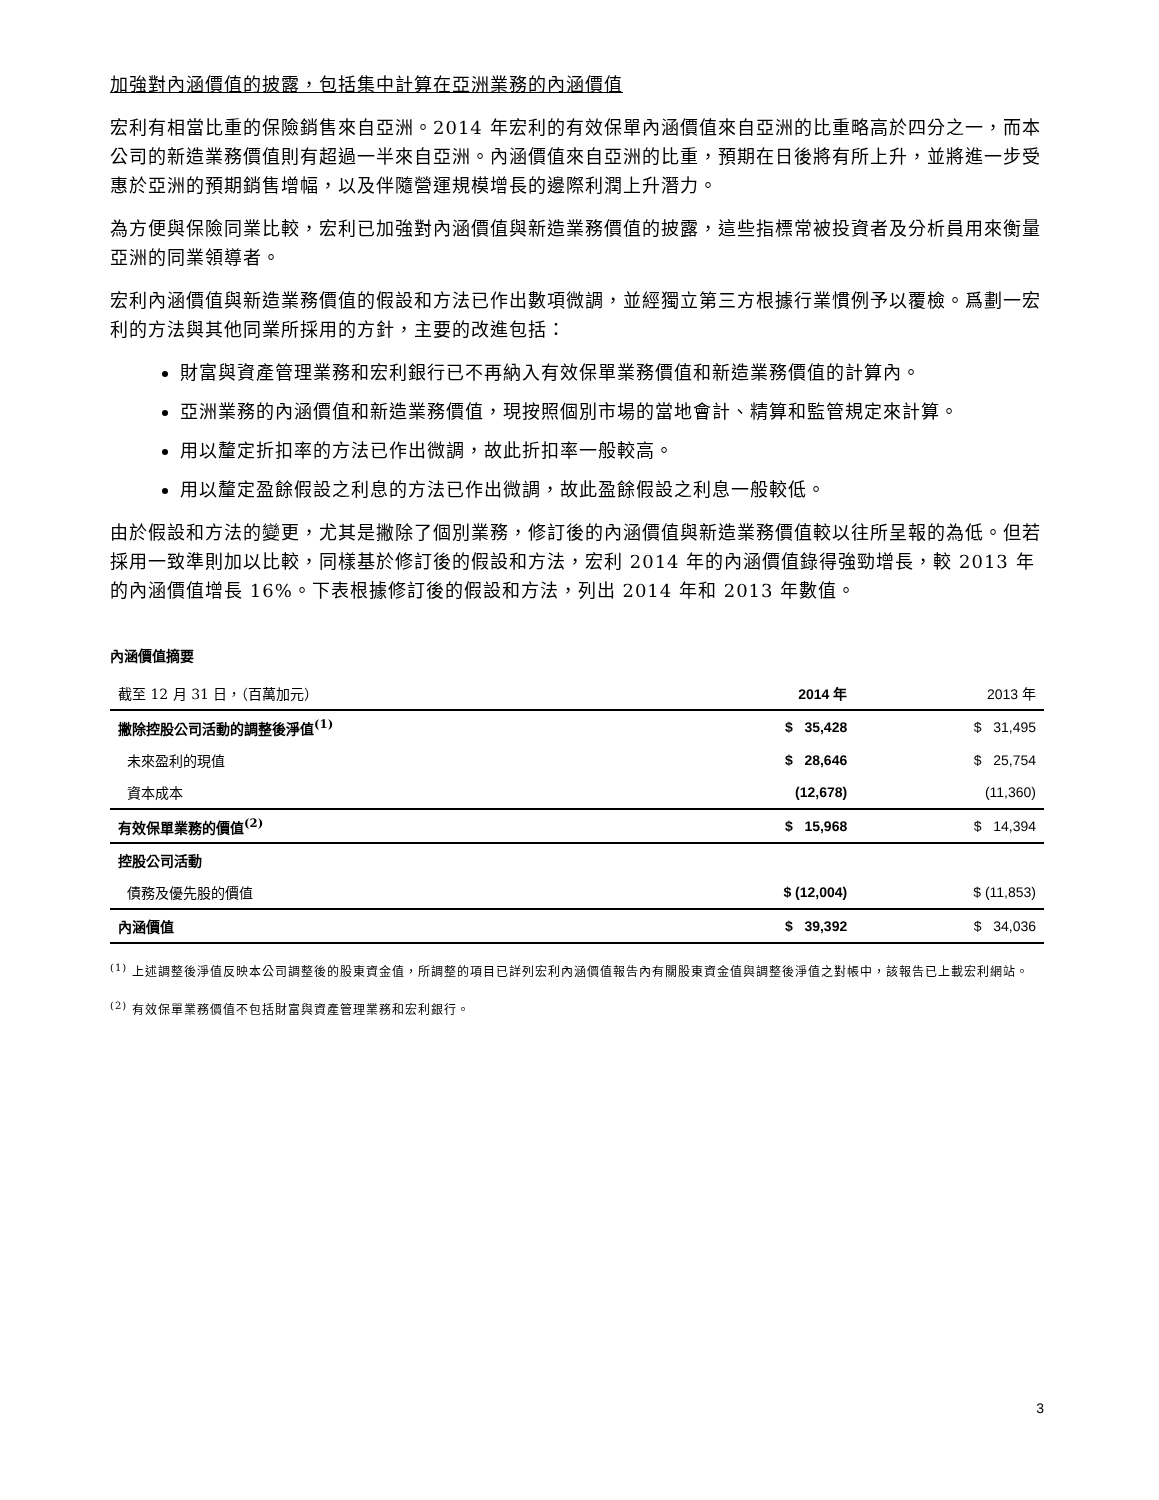加強對內涵價值的披露，包括集中計算在亞洲業務的內涵價值
宏利有相當比重的保險銷售來自亞洲。2014 年宏利的有效保單內涵價值來自亞洲的比重略高於四分之一，而本公司的新造業務價值則有超過一半來自亞洲。內涵價值來自亞洲的比重，預期在日後將有所上升，並將進一步受惠於亞洲的預期銷售增幅，以及伴隨營運規模增長的邊際利潤上升潛力。
為方便與保險同業比較，宏利已加強對內涵價值與新造業務價值的披露，這些指標常被投資者及分析員用來衡量亞洲的同業領導者。
宏利內涵價值與新造業務價值的假設和方法已作出數項微調，並經獨立第三方根據行業慣例予以覆檢。爲劃一宏利的方法與其他同業所採用的方針，主要的改進包括：
財富與資產管理業務和宏利銀行已不再納入有效保單業務價值和新造業務價值的計算內。
亞洲業務的內涵價值和新造業務價值，現按照個別市場的當地會計、精算和監管規定來計算。
用以釐定折扣率的方法已作出微調，故此折扣率一般較高。
用以釐定盈餘假設之利息的方法已作出微調，故此盈餘假設之利息一般較低。
由於假設和方法的變更，尤其是撇除了個別業務，修訂後的內涵價值與新造業務價值較以往所呈報的為低。但若採用一致準則加以比較，同樣基於修訂後的假設和方法，宏利 2014 年的內涵價值錄得強勁增長，較 2013 年的內涵價值增長 16%。下表根據修訂後的假設和方法，列出 2014 年和 2013 年數值。
內涵價值摘要
| 截至 12 月 31 日，（百萬加元） | 2014 年 | 2013 年 |
| 撇除控股公司活動的調整後淨值<sup>(1)</sup> | $ 35,428 | $ 31,495 |
| 未來盈利的現值 | $ 28,646 | $ 25,754 |
| 資本成本 | (12,678) | (11,360) |
| 有效保單業務的價值<sup>(2)</sup> | $ 15,968 | $ 14,394 |
| 控股公司活動 | | |
| 債務及優先股的價值 | $ (12,004) | $ (11,853) |
| 內涵價值 | $ 39,392 | $ 34,036 |
<sup>(1)</sup> 上述調整後淨值反映本公司調整後的股東資金值，所調整的項目已詳列宏利內涵價值報告內有關股東資金值與調整後淨值之對帳中，該報告已上載宏利網站。
<sup>(2)</sup> 有效保單業務價值不包括財富與資產管理業務和宏利銀行。
3